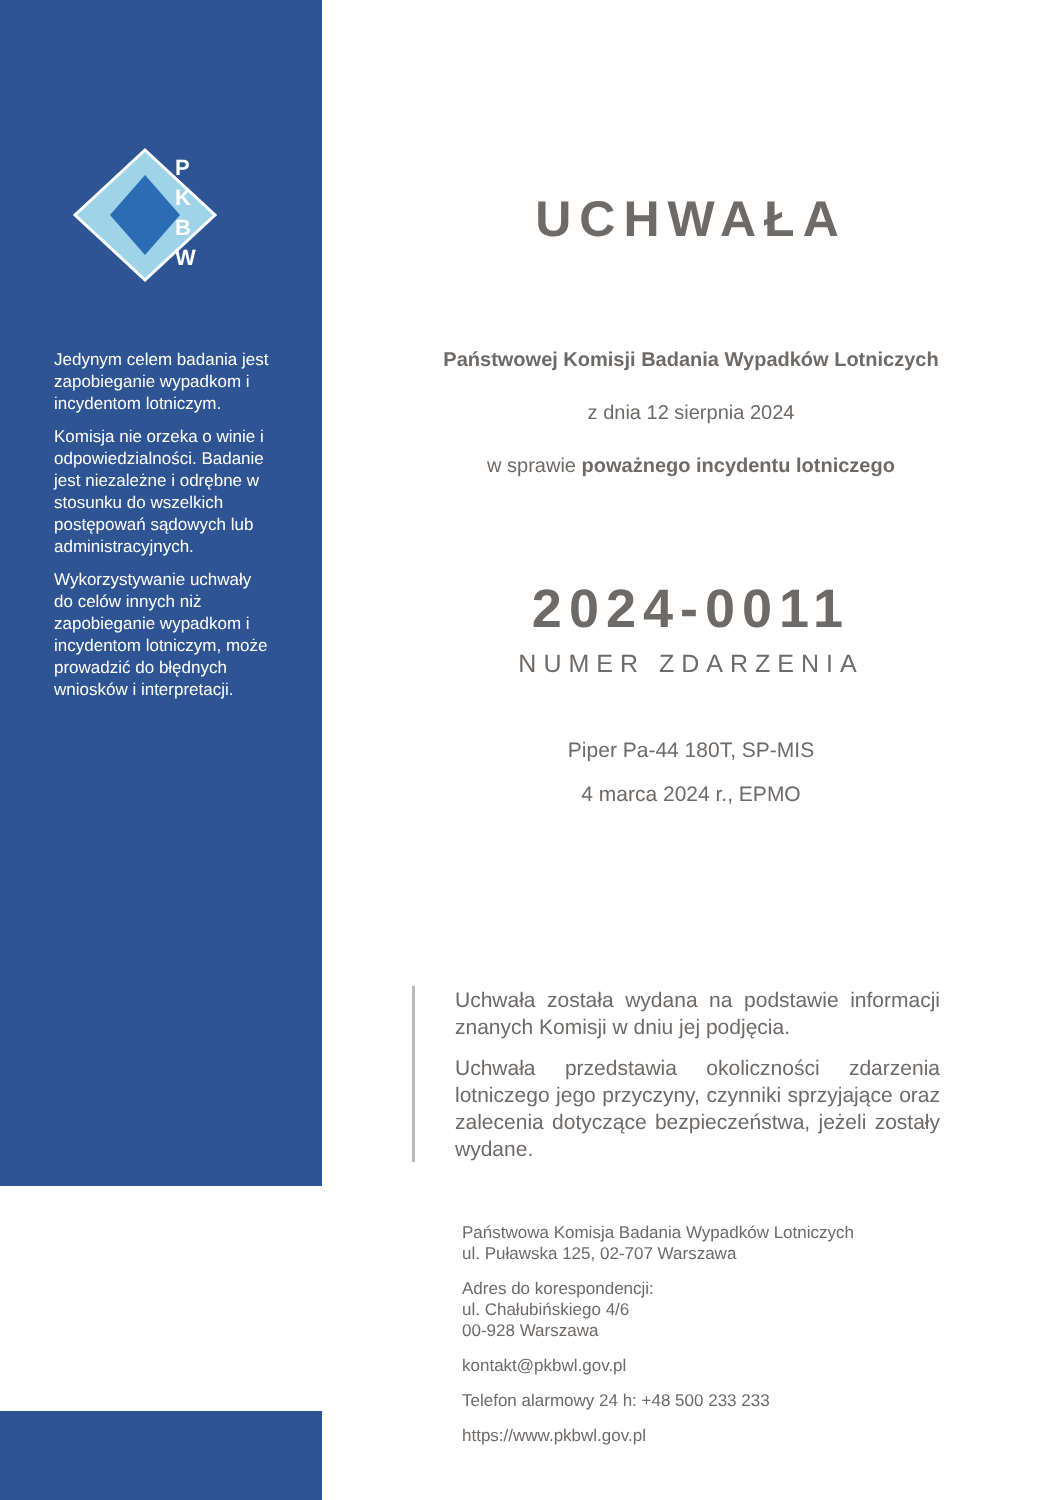P
K
B
W
Jedynym celem badania jest zapobieganie wypadkom i incydentom lotniczym.
Komisja nie orzeka o winie i odpowiedzialności. Badanie jest niezależne i odrębne w stosunku do wszelkich postępowań sądowych lub administracyjnych.
Wykorzystywanie uchwały do celów innych niż zapobieganie wypadkom i incydentom lotniczym, może prowadzić do błędnych wniosków i interpretacji.
UCHWAŁA
Państwowej Komisji Badania Wypadków Lotniczych
z dnia 12 sierpnia 2024
w sprawie poważnego incydentu lotniczego
2024-0011
NUMER ZDARZENIA
Piper Pa-44 180T, SP-MIS
4 marca 2024 r., EPMO
Uchwała została wydana na podstawie informacji znanych Komisji w dniu jej podjęcia.
Uchwała przedstawia okoliczności zdarzenia lotniczego jego przyczyny, czynniki sprzyjające oraz zalecenia dotyczące bezpieczeństwa, jeżeli zostały wydane.
Państwowa Komisja Badania Wypadków Lotniczych
ul. Puławska 125, 02-707 Warszawa
Adres do korespondencji:
ul. Chałubińskiego 4/6
00-928 Warszawa
kontakt@pkbwl.gov.pl
Telefon alarmowy 24 h: +48 500 233 233
https://www.pkbwl.gov.pl